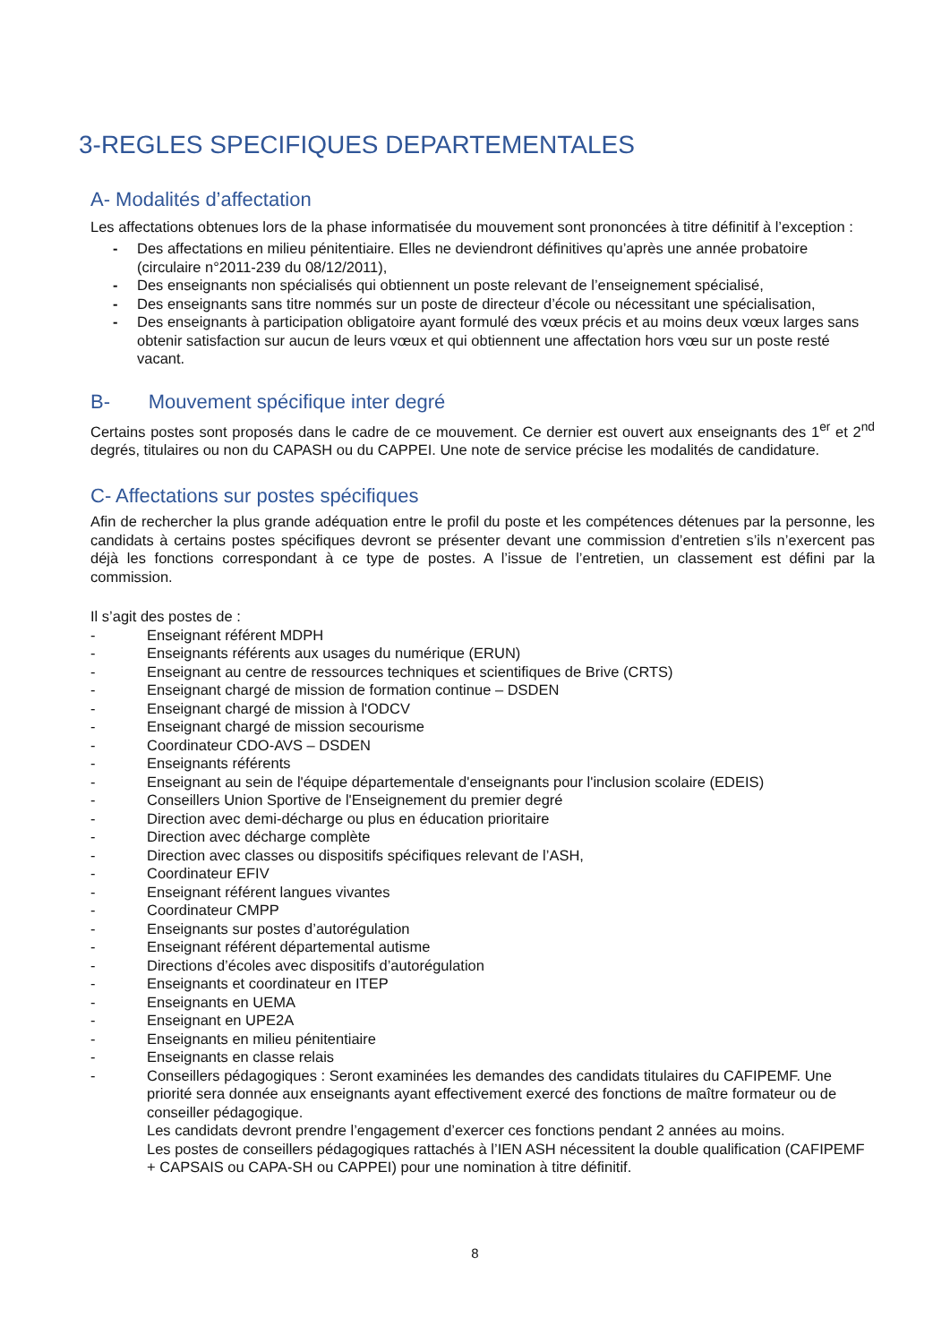3-REGLES SPECIFIQUES DEPARTEMENTALES
A- Modalités d’affectation
Les affectations obtenues lors de la phase informatisée du mouvement sont prononcées à titre définitif à l’exception :
- Des affectations en milieu pénitentiaire. Elles ne deviendront définitives qu’après une année probatoire (circulaire n°2011-239 du 08/12/2011),
- Des enseignants non spécialisés qui obtiennent un poste relevant de l’enseignement spécialisé,
- Des enseignants sans titre nommés sur un poste de directeur d’école ou nécessitant une spécialisation,
- Des enseignants à participation obligatoire ayant formulé des vœux précis et au moins deux vœux larges sans obtenir satisfaction sur aucun de leurs vœux et qui obtiennent une affectation hors vœu sur un poste resté vacant.
B- Mouvement spécifique inter degré
Certains postes sont proposés dans le cadre de ce mouvement. Ce dernier est ouvert aux enseignants des 1<sup>er</sup> et 2<sup>nd</sup> degrés, titulaires ou non du CAPASH ou du CAPPEI. Une note de service précise les modalités de candidature.
C- Affectations sur postes spécifiques
Afin de rechercher la plus grande adéquation entre le profil du poste et les compétences détenues par la personne, les candidats à certains postes spécifiques devront se présenter devant une commission d’entretien s’ils n’exercent pas déjà les fonctions correspondant à ce type de postes. A l’issue de l’entretien, un classement est défini par la commission.
Il s’agit des postes de :
- Enseignant référent MDPH
- Enseignants référents aux usages du numérique (ERUN)
- Enseignant au centre de ressources techniques et scientifiques de Brive (CRTS)
- Enseignant chargé de mission de formation continue – DSDEN
- Enseignant chargé de mission à l'ODCV
- Enseignant chargé de mission secourisme
- Coordinateur CDO-AVS – DSDEN
- Enseignants référents
- Enseignant au sein de l'équipe départementale d'enseignants pour l'inclusion scolaire (EDEIS)
- Conseillers Union Sportive de l'Enseignement du premier degré
- Direction avec demi-décharge ou plus en éducation prioritaire
- Direction avec décharge complète
- Direction avec classes ou dispositifs spécifiques relevant de l’ASH,
- Coordinateur EFIV
- Enseignant référent langues vivantes
- Coordinateur CMPP
- Enseignants sur postes d’autorégulation
- Enseignant référent départemental autisme
- Directions d’écoles avec dispositifs d’autorégulation
- Enseignants et coordinateur en ITEP
- Enseignants en UEMA
- Enseignant en UPE2A
- Enseignants en milieu pénitentiaire
- Enseignants en classe relais
- Conseillers pédagogiques : Seront examinées les demandes des candidats titulaires du CAFIPEMF. Une priorité sera donnée aux enseignants ayant effectivement exercé des fonctions de maître formateur ou de conseiller pédagogique.
Les candidats devront prendre l’engagement d’exercer ces fonctions pendant 2 années au moins.
Les postes de conseillers pédagogiques rattachés à l’IEN ASH nécessitent la double qualification (CAFIPEMF + CAPSAIS ou CAPA-SH ou CAPPEI) pour une nomination à titre définitif.
8